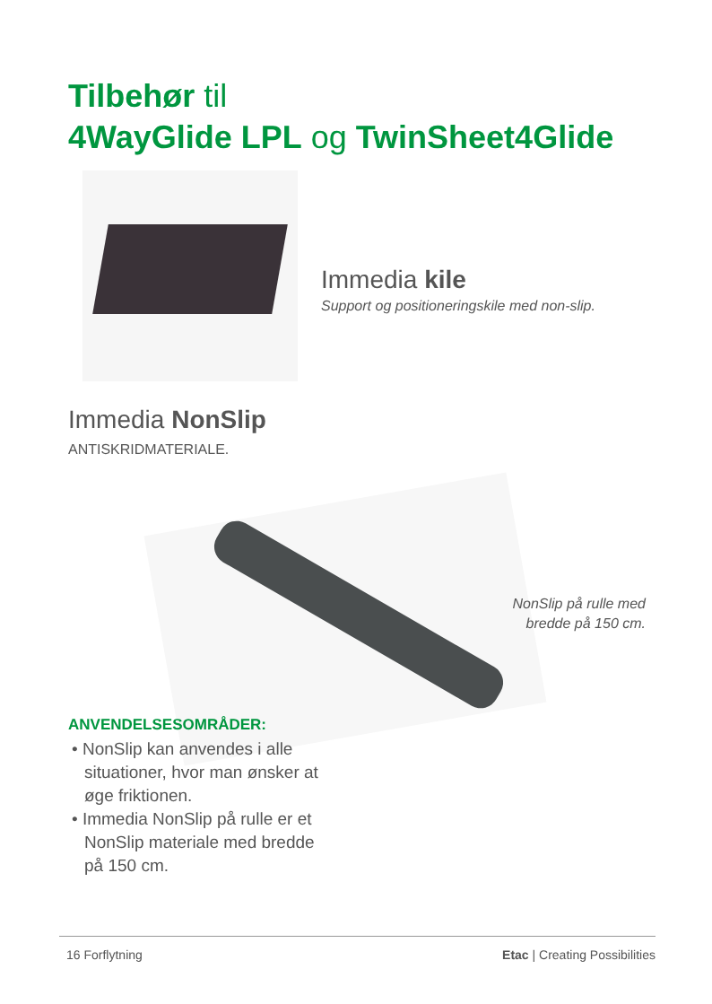Tilbehør til
4WayGlide LPL og TwinSheet4Glide
Immedia kile
Support og positioneringskile med non-slip.
Immedia NonSlip
ANTISKRIDMATERIALE.
NonSlip på rulle med bredde på 150 cm.
ANVENDELSESOMRÅDER:
• NonSlip kan anvendes i alle situationer, hvor man ønsker at øge friktionen.
• Immedia NonSlip på rulle er et NonSlip materiale med bredde på 150 cm.
16 Forflytning Etac | Creating Possibilities